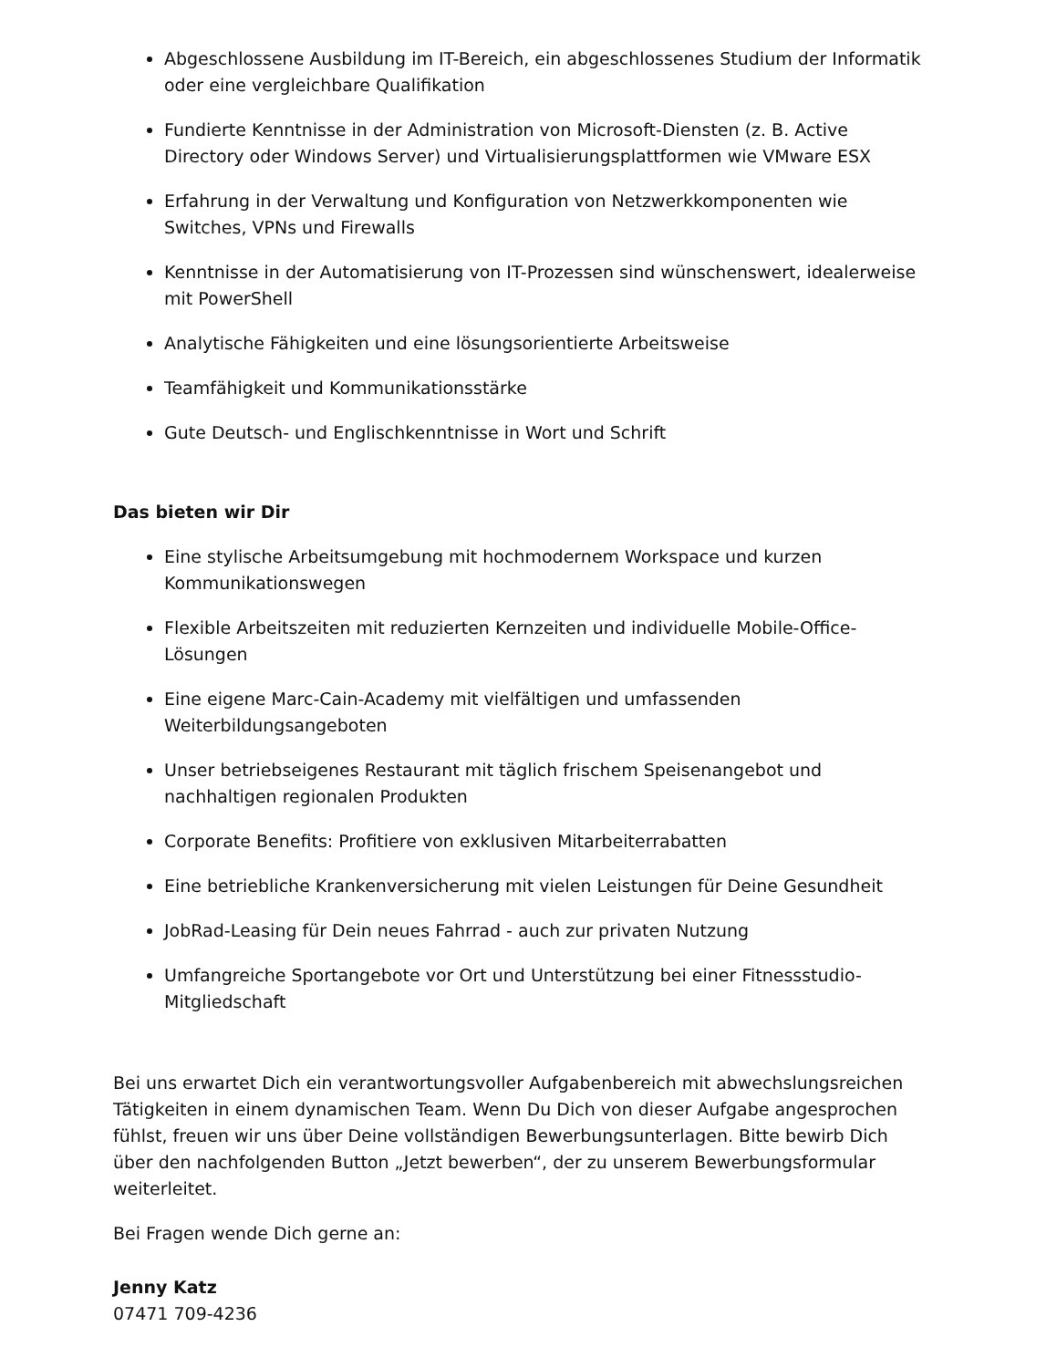Abgeschlossene Ausbildung im IT-Bereich, ein abgeschlossenes Studium der Informatik oder eine vergleichbare Qualifikation
Fundierte Kenntnisse in der Administration von Microsoft-Diensten (z. B. Active Directory oder Windows Server) und Virtualisierungsplattformen wie VMware ESX
Erfahrung in der Verwaltung und Konfiguration von Netzwerkkomponenten wie Switches, VPNs und Firewalls
Kenntnisse in der Automatisierung von IT-Prozessen sind wünschenswert, idealerweise mit PowerShell
Analytische Fähigkeiten und eine lösungsorientierte Arbeitsweise
Teamfähigkeit und Kommunikationsstärke
Gute Deutsch- und Englischkenntnisse in Wort und Schrift
Das bieten wir Dir
Eine stylische Arbeitsumgebung mit hochmodernem Workspace und kurzen Kommunikationswegen
Flexible Arbeitszeiten mit reduzierten Kernzeiten und individuelle Mobile-Office-Lösungen
Eine eigene Marc-Cain-Academy mit vielfältigen und umfassenden Weiterbildungsangeboten
Unser betriebseigenes Restaurant mit täglich frischem Speisenangebot und nachhaltigen regionalen Produkten
Corporate Benefits: Profitiere von exklusiven Mitarbeiterrabatten
Eine betriebliche Krankenversicherung mit vielen Leistungen für Deine Gesundheit
JobRad-Leasing für Dein neues Fahrrad - auch zur privaten Nutzung
Umfangreiche Sportangebote vor Ort und Unterstützung bei einer Fitnessstudio-Mitgliedschaft
Bei uns erwartet Dich ein verantwortungsvoller Aufgabenbereich mit abwechslungsreichen Tätigkeiten in einem dynamischen Team. Wenn Du Dich von dieser Aufgabe angesprochen fühlst, freuen wir uns über Deine vollständigen Bewerbungsunterlagen. Bitte bewirb Dich über den nachfolgenden Button „Jetzt bewerben“, der zu unserem Bewerbungsformular weiterleitet.
Bei Fragen wende Dich gerne an:
Jenny Katz
07471 709-4236